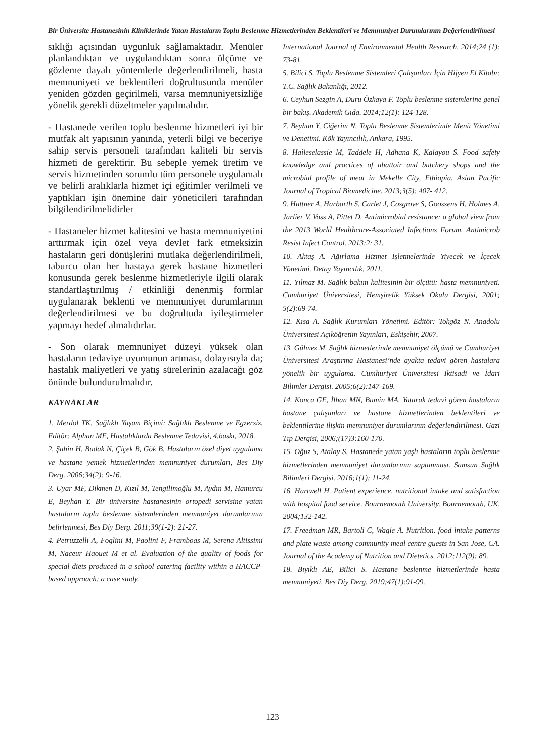Bir Üniversite Hastanesinin Kliniklerinde Yatan Hastaların Toplu Beslenme Hizmetlerinden Beklentileri ve Memnuniyet Durumlarının Değerlendirilmesi
sıklığı açısından uygunluk sağlamaktadır. Menüler planlandıktan ve uygulandıktan sonra ölçüme ve gözleme dayalı yöntemlerle değerlendirilmeli, hasta memnuniyeti ve beklentileri doğrultusunda menüler yeniden gözden geçirilmeli, varsa memnuniyetsizliğe yönelik gerekli düzeltmeler yapılmalıdır.
- Hastanede verilen toplu beslenme hizmetleri iyi bir mutfak alt yapısının yanında, yeterli bilgi ve beceriye sahip servis personeli tarafından kaliteli bir servis hizmeti de gerektirir. Bu sebeple yemek üretim ve servis hizmetinden sorumlu tüm personele uygulamalı ve belirli aralıklarla hizmet içi eğitimler verilmeli ve yaptıkları işin önemine dair yöneticileri tarafından bilgilendirilmelidirler
- Hastaneler hizmet kalitesini ve hasta memnuniyetini arttırmak için özel veya devlet fark etmeksizin hastaların geri dönüşlerini mutlaka değerlendirilmeli, taburcu olan her hastaya gerek hastane hizmetleri konusunda gerek beslenme hizmetleriyle ilgili olarak standartlaştırılmış / etkinliği denenmiş formlar uygulanarak beklenti ve memnuniyet durumlarının değerlendirilmesi ve bu doğrultuda iyileştirmeler yapmayı hedef almalıdırlar.
- Son olarak memnuniyet düzeyi yüksek olan hastaların tedaviye uyumunun artması, dolayısıyla da; hastalık maliyetleri ve yatış sürelerinin azalacağı göz önünde bulundurulmalıdır.
KAYNAKLAR
1. Merdol TK. Sağlıklı Yaşam Biçimi: Sağlıklı Beslenme ve Egzersiz. Editör: Alphan ME, Hastalıklarda Beslenme Tedavisi, 4.baskı, 2018.
2. Şahin H, Budak N, Çiçek B, Gök B. Hastaların özel diyet uygulama ve hastane yemek hizmetlerinden memnuniyet durumları, Bes Diy Derg. 2006;34(2): 9-16.
3. Uyar MF, Dikmen D, Kızıl M, Tengilimoğlu M, Aydın M, Hamurcu E, Beyhan Y. Bir üniversite hastanesinin ortopedi servisine yatan hastaların toplu beslenme sistemlerinden memnuniyet durumlarının belirlenmesi, Bes Diy Derg. 2011;39(1-2): 21-27.
4. Petruzzelli A, Foglini M, Paolini F, Framboas M, Serena Altissimi M, Naceur Haouet M et al. Evaluation of the quality of foods for special diets produced in a school catering facility within a HACCP-based approach: a case study.
International Journal of Environmental Health Research, 2014;24 (1): 73-81.
5. Bilici S. Toplu Beslenme Sistemleri Çalışanları İçin Hijyen El Kitabı: T.C. Sağlık Bakanlığı, 2012.
6. Ceyhun Sezgin A, Duru Özkaya F. Toplu beslenme sistemlerine genel bir bakış. Akademik Gıda. 2014;12(1): 124-128.
7. Beyhan Y, Ciğerim N. Toplu Beslenme Sistemlerinde Menü Yönetimi ve Denetimi. Kök Yayıncılık, Ankara, 1995.
8. Haileselassie M, Taddele H, Adhana K, Kalayou S. Food safety knowledge and practices of abattoir and butchery shops and the microbial profile of meat in Mekelle City, Ethiopia. Asian Pacific Journal of Tropical Biomedicine. 2013;3(5): 407- 412.
9. Huttner A, Harbarth S, Carlet J, Cosgrove S, Goossens H, Holmes A, Jarlier V, Voss A, Pittet D. Antimicrobial resistance: a global view from the 2013 World Healthcare-Associated Infections Forum. Antimicrob Resist Infect Control. 2013;2: 31.
10. Aktaş A. Ağırlama Hizmet İşletmelerinde Yiyecek ve İçecek Yönetimi. Detay Yayıncılık, 2011.
11. Yılmaz M. Sağlık bakım kalitesinin bir ölçütü: hasta memnuniyeti. Cumhuriyet Üniversitesi, Hemşirelik Yüksek Okulu Dergisi, 2001; 5(2):69-74.
12. Kısa A. Sağlık Kurumları Yönetimi. Editör: Tokgöz N. Anadolu Üniversitesi Açıköğretim Yayınları, Eskişehir, 2007.
13. Gülmez M. Sağlık hizmetlerinde memnuniyet ölçümü ve Cumhuriyet Üniversitesi Araştırma Hastanesi’nde ayakta tedavi gören hastalara yönelik bir uygulama. Cumhuriyet Üniversitesi İktisadi ve İdari Bilimler Dergisi. 2005;6(2):147-169.
14. Konca GE, İlhan MN, Bumin MA. Yatarak tedavi gören hastaların hastane çalışanları ve hastane hizmetlerinden beklentileri ve beklentilerine ilişkin memnuniyet durumlarının değerlendirilmesi. Gazi Tıp Dergisi, 2006;(17)3:160-170.
15. Oğuz S, Atalay S. Hastanede yatan yaşlı hastaların toplu beslenme hizmetlerinden memnuniyet durumlarının saptanması. Samsun Sağlık Bilimleri Dergisi. 2016;1(1): 11-24.
16. Hartwell H. Patient experience, nutritional intake and satisfaction with hospital food service. Bournemouth University. Bournemouth, UK, 2004;132-142.
17. Freedman MR, Bartoli C, Wagle A. Nutrition. food intake patterns and plate waste among community meal centre guests in San Jose, CA. Journal of the Academy of Nutrition and Dietetics. 2012;112(9): 89.
18. Bıyıklı AE, Bilici S. Hastane beslenme hizmetlerinde hasta memnuniyeti. Bes Diy Derg. 2019;47(1):91-99.
123